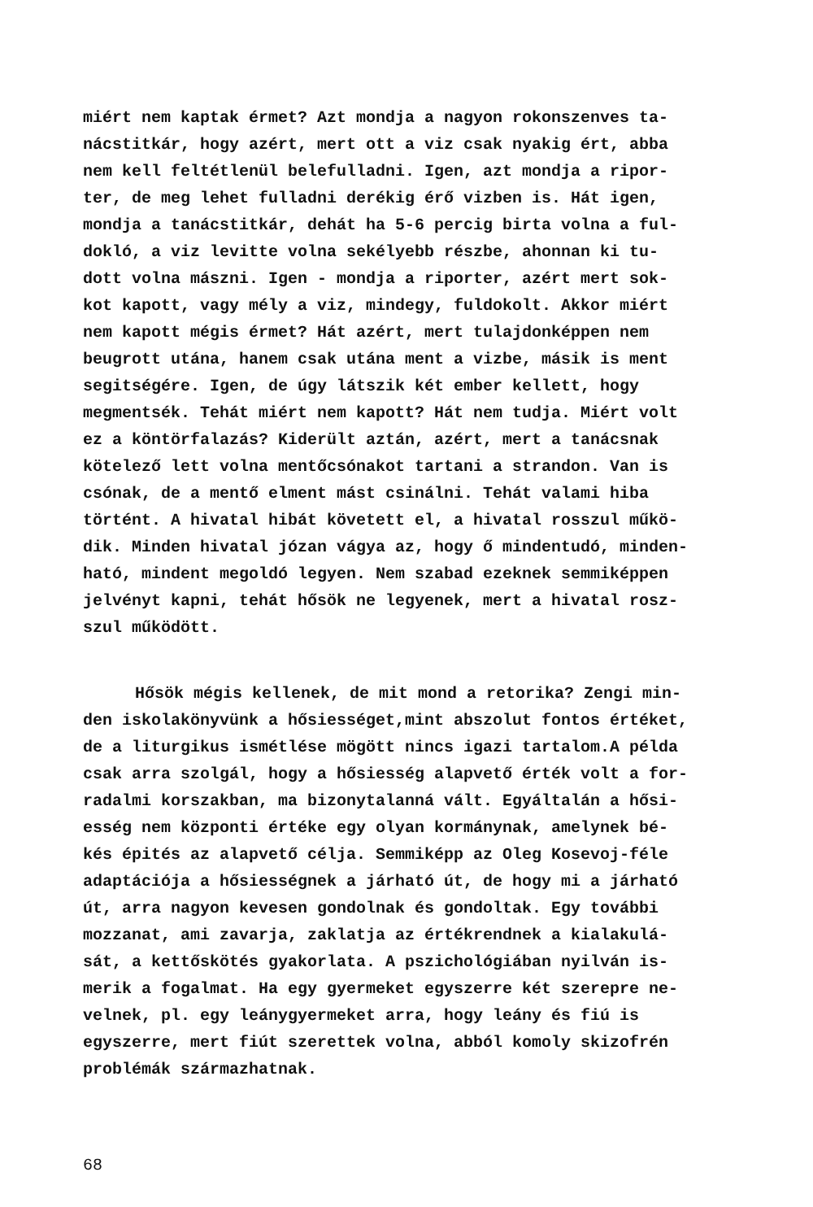miért nem kaptak érmet? Azt mondja a nagyon rokonszenves ta-
nácstitkár, hogy azért, mert ott a viz csak nyakig ért, abba
nem kell feltétlenül belefulladni. Igen, azt mondja a ripor-
ter, de meg lehet fulladni derékig érő vizben is. Hát igen,
mondja a tanácstitkár, dehát ha 5-6 percig birta volna a ful-
dokló, a viz levitte volna sekélyebb részbe, ahonnan ki tu-
dott volna mászni. Igen - mondja a riporter, azért mert sok-
kot kapott, vagy mély a viz, mindegy, fuldokolt. Akkor miért
nem kapott mégis érmet? Hát azért, mert tulajdonképpen nem
beugrott utána, hanem csak utána ment a vizbe, másik is ment
segitségére. Igen, de úgy látszik két ember kellett, hogy
megmentsék. Tehát miért nem kapott? Hát nem tudja. Miért volt
ez a köntörfalazás? Kiderült aztán, azért, mert a tanácsnak
kötelező lett volna mentőcsónakot tartani a strandon. Van is
csónak, de a mentő elment mást csinálni. Tehát valami hiba
történt. A hivatal hibát követett el, a hivatal rosszul műkö-
dik. Minden hivatal józan vágya az, hogy ő mindentudó, minden-
ható, mindent megoldó legyen. Nem szabad ezeknek semmiképpen
jelvényt kapni, tehát hősök ne legyenek, mert a hivatal rosz-
szul működött.
Hősök mégis kellenek, de mit mond a retorika? Zengi min-
den iskolakönyvünk a hősiességet,mint abszolut fontos értéket,
de a liturgikus ismétlése mögött nincs igazi tartalom.A példa
csak arra szolgál, hogy a hősiesség alapvető érték volt a for-
radalmi korszakban, ma bizonytalanná vált. Egyáltalán a hősi-
esség nem központi értéke egy olyan kormánynak, amelynek bé-
kés épités az alapvető célja. Semmiképp az Oleg Kosevoj-féle
adaptációja a hősiességnek a járható út, de hogy mi a járható
út, arra nagyon kevesen gondolnak és gondoltak. Egy további
mozzanat, ami zavarja, zaklatja az értékrendnek a kialakulá-
sát, a kettőskötés gyakorlata. A pszichológiában nyilván is-
merik a fogalmat. Ha egy gyermeket egyszerre két szerepre ne-
velnek, pl. egy leánygyermeket arra, hogy leány és fiú is
egyszerre, mert fiút szerettek volna, abból komoly skizofrén
problémák származhatnak.
68